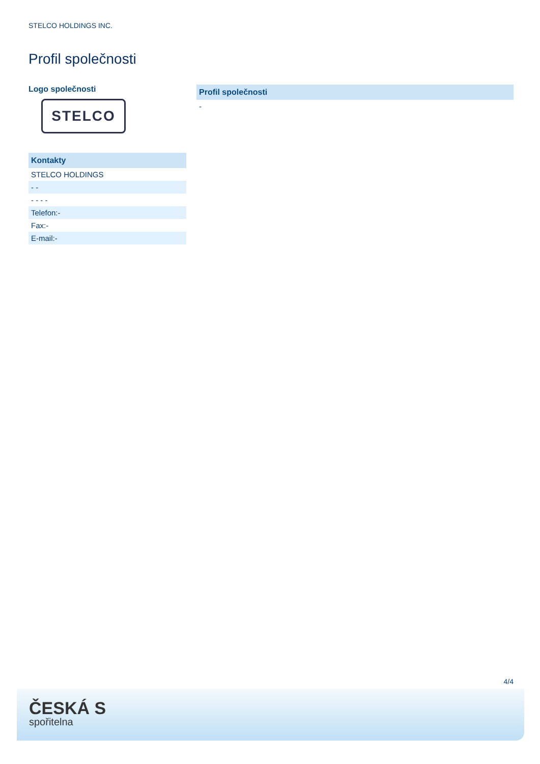STELCO HOLDINGS INC.
Profil společnosti
Logo společnosti
STELCO
| Kontakty |
| --- |
| STELCO HOLDINGS |
| - - |
| - - - - |
| Telefon:- |
| Fax:- |
| E-mail:- |
| Profil společnosti |
| --- |
| - |
4/4
ČESKÁ S
spořitelna